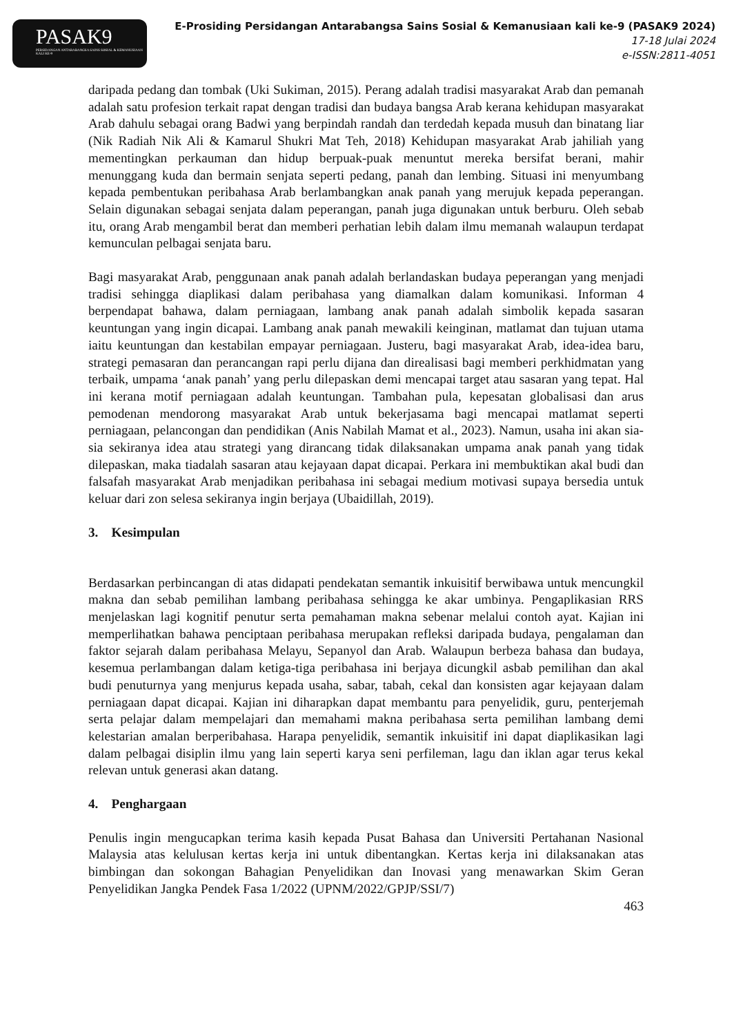PASAK9
PERSIDANGAN ANTARABANGSA SAINS SOSIAL & KEMANUSIAAN KALI KE-9
E-Prosiding Persidangan Antarabangsa Sains Sosial & Kemanusiaan kali ke-9 (PASAK9 2024)
17-18 Julai 2024
e-ISSN:2811-4051
daripada pedang dan tombak (Uki Sukiman, 2015). Perang adalah tradisi masyarakat Arab dan pemanah adalah satu profesion terkait rapat dengan tradisi dan budaya bangsa Arab kerana kehidupan masyarakat Arab dahulu sebagai orang Badwi yang berpindah randah dan terdedah kepada musuh dan binatang liar (Nik Radiah Nik Ali & Kamarul Shukri Mat Teh, 2018) Kehidupan masyarakat Arab jahiliah yang mementingkan perkauman dan hidup berpuak-puak menuntut mereka bersifat berani, mahir menunggang kuda dan bermain senjata seperti pedang, panah dan lembing. Situasi ini menyumbang kepada pembentukan peribahasa Arab berlambangkan anak panah yang merujuk kepada peperangan. Selain digunakan sebagai senjata dalam peperangan, panah juga digunakan untuk berburu. Oleh sebab itu, orang Arab mengambil berat dan memberi perhatian lebih dalam ilmu memanah walaupun terdapat kemunculan pelbagai senjata baru.
Bagi masyarakat Arab, penggunaan anak panah adalah berlandaskan budaya peperangan yang menjadi tradisi sehingga diaplikasi dalam peribahasa yang diamalkan dalam komunikasi. Informan 4 berpendapat bahawa, dalam perniagaan, lambang anak panah adalah simbolik kepada sasaran keuntungan yang ingin dicapai. Lambang anak panah mewakili keinginan, matlamat dan tujuan utama iaitu keuntungan dan kestabilan empayar perniagaan. Justeru, bagi masyarakat Arab, idea-idea baru, strategi pemasaran dan perancangan rapi perlu dijana dan direalisasi bagi memberi perkhidmatan yang terbaik, umpama ‘anak panah’ yang perlu dilepaskan demi mencapai target atau sasaran yang tepat. Hal ini kerana motif perniagaan adalah keuntungan. Tambahan pula, kepesatan globalisasi dan arus pemodenan mendorong masyarakat Arab untuk bekerjasama bagi mencapai matlamat seperti perniagaan, pelancongan dan pendidikan (Anis Nabilah Mamat et al., 2023). Namun, usaha ini akan sia-sia sekiranya idea atau strategi yang dirancang tidak dilaksanakan umpama anak panah yang tidak dilepaskan, maka tiadalah sasaran atau kejayaan dapat dicapai. Perkara ini membuktikan akal budi dan falsafah masyarakat Arab menjadikan peribahasa ini sebagai medium motivasi supaya bersedia untuk keluar dari zon selesa sekiranya ingin berjaya (Ubaidillah, 2019).
3. Kesimpulan
Berdasarkan perbincangan di atas didapati pendekatan semantik inkuisitif berwibawa untuk mencungkil makna dan sebab pemilihan lambang peribahasa sehingga ke akar umbinya. Pengaplikasian RRS menjelaskan lagi kognitif penutur serta pemahaman makna sebenar melalui contoh ayat. Kajian ini memperlihatkan bahawa penciptaan peribahasa merupakan refleksi daripada budaya, pengalaman dan faktor sejarah dalam peribahasa Melayu, Sepanyol dan Arab. Walaupun berbeza bahasa dan budaya, kesemua perlambangan dalam ketiga-tiga peribahasa ini berjaya dicungkil asbab pemilihan dan akal budi penuturnya yang menjurus kepada usaha, sabar, tabah, cekal dan konsisten agar kejayaan dalam perniagaan dapat dicapai. Kajian ini diharapkan dapat membantu para penyelidik, guru, penterjemah serta pelajar dalam mempelajari dan memahami makna peribahasa serta pemilihan lambang demi kelestarian amalan berperibahasa. Harapa penyelidik, semantik inkuisitif ini dapat diaplikasikan lagi dalam pelbagai disiplin ilmu yang lain seperti karya seni perfileman, lagu dan iklan agar terus kekal relevan untuk generasi akan datang.
4. Penghargaan
Penulis ingin mengucapkan terima kasih kepada Pusat Bahasa dan Universiti Pertahanan Nasional Malaysia atas kelulusan kertas kerja ini untuk dibentangkan. Kertas kerja ini dilaksanakan atas bimbingan dan sokongan Bahagian Penyelidikan dan Inovasi yang menawarkan Skim Geran Penyelidikan Jangka Pendek Fasa 1/2022 (UPNM/2022/GPJP/SSI/7)
463